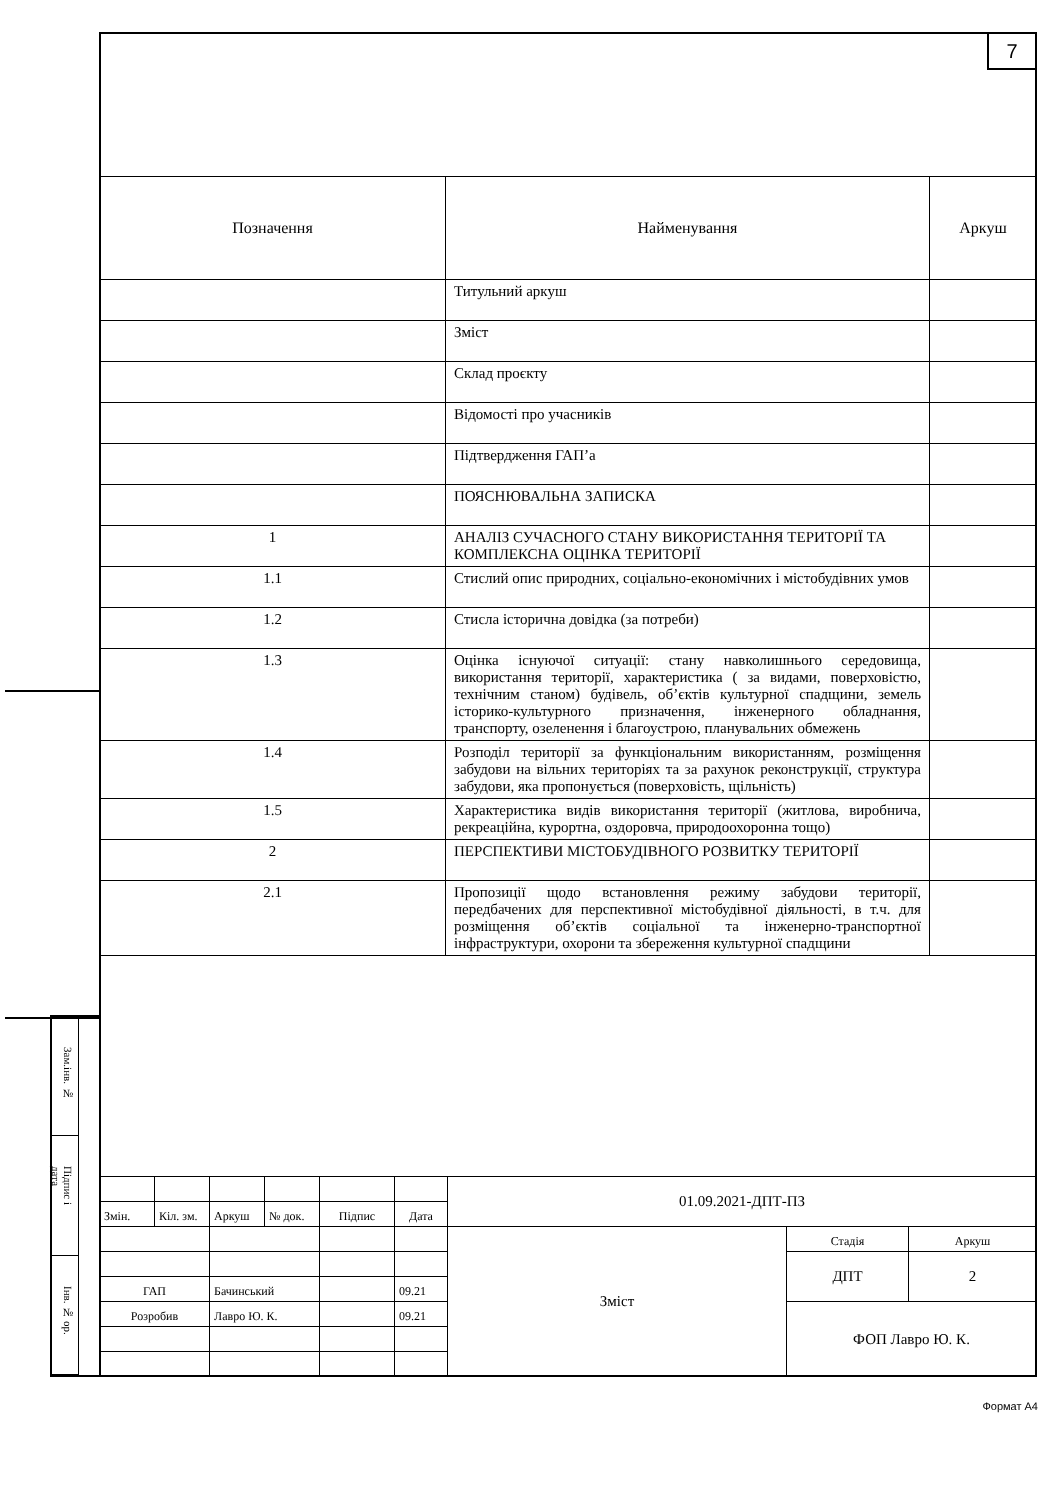Зам.інв. №
Підпис і дата
Інв. № ор.
7
| Позначення | Найменування | Аркуш |
| --- | --- | --- |
| | Титульний аркуш | |
| | Зміст | |
| | Склад проєкту | |
| | Відомості про учасників | |
| | Підтвердження ГАП’а | |
| | ПОЯСНЮВАЛЬНА ЗАПИСКА | |
| 1 | АНАЛІЗ СУЧАСНОГО СТАНУ ВИКОРИСТАННЯ ТЕРИТОРІЇ ТА КОМПЛЕКСНА ОЦІНКА ТЕРИТОРІЇ | |
| 1.1 | Стислий опис природних, соціально-економічних і містобудівних умов | |
| 1.2 | Стисла історична довідка (за потреби) | |
| 1.3 | Оцінка існуючої ситуації: стану навколишнього середовища, використання території, характеристика ( за видами, поверховістю, технічним станом) будівель, об’єктів культурної спадщини, земель історико-культурного призначення, інженерного обладнання, транспорту, озеленення і благоустрою, планувальних обмежень | |
| 1.4 | Розподіл території за функціональним використанням, розміщення забудови на вільних територіях та за рахунок реконструкції, структура забудови, яка пропонується (поверховість, щільність) | |
| 1.5 | Характеристика видів використання території (житлова, виробнича, рекреаційна, курортна, оздоровча, природоохоронна тощо) | |
| 2 | ПЕРСПЕКТИВИ МІСТОБУДІВНОГО РОЗВИТКУ ТЕРИТОРІЇ | |
| 2.1 | Пропозиції щодо встановлення режиму забудови території, передбачених для перспективної містобудівної діяльності, в т.ч. для розміщення об’єктів соціальної та інженерно-транспортної інфраструктури, охорони та збереження культурної спадщини | |
| | | | | | | 01.09.2021-ДПТ-ПЗ | | |
| Змін. | Кіл. зм. | Аркуш | № док. | Підпис | Дата | | | |
| | | | | | | Зміст | Стадія | Аркуш |
| | | | | | | | ДПТ | 2 |
| ГАП | | Бачинський | | | 09.21 | | | |
| Розробив | | Лавро Ю. К. | | | 09.21 | | ФОП Лавро Ю. К. | |
Формат А4